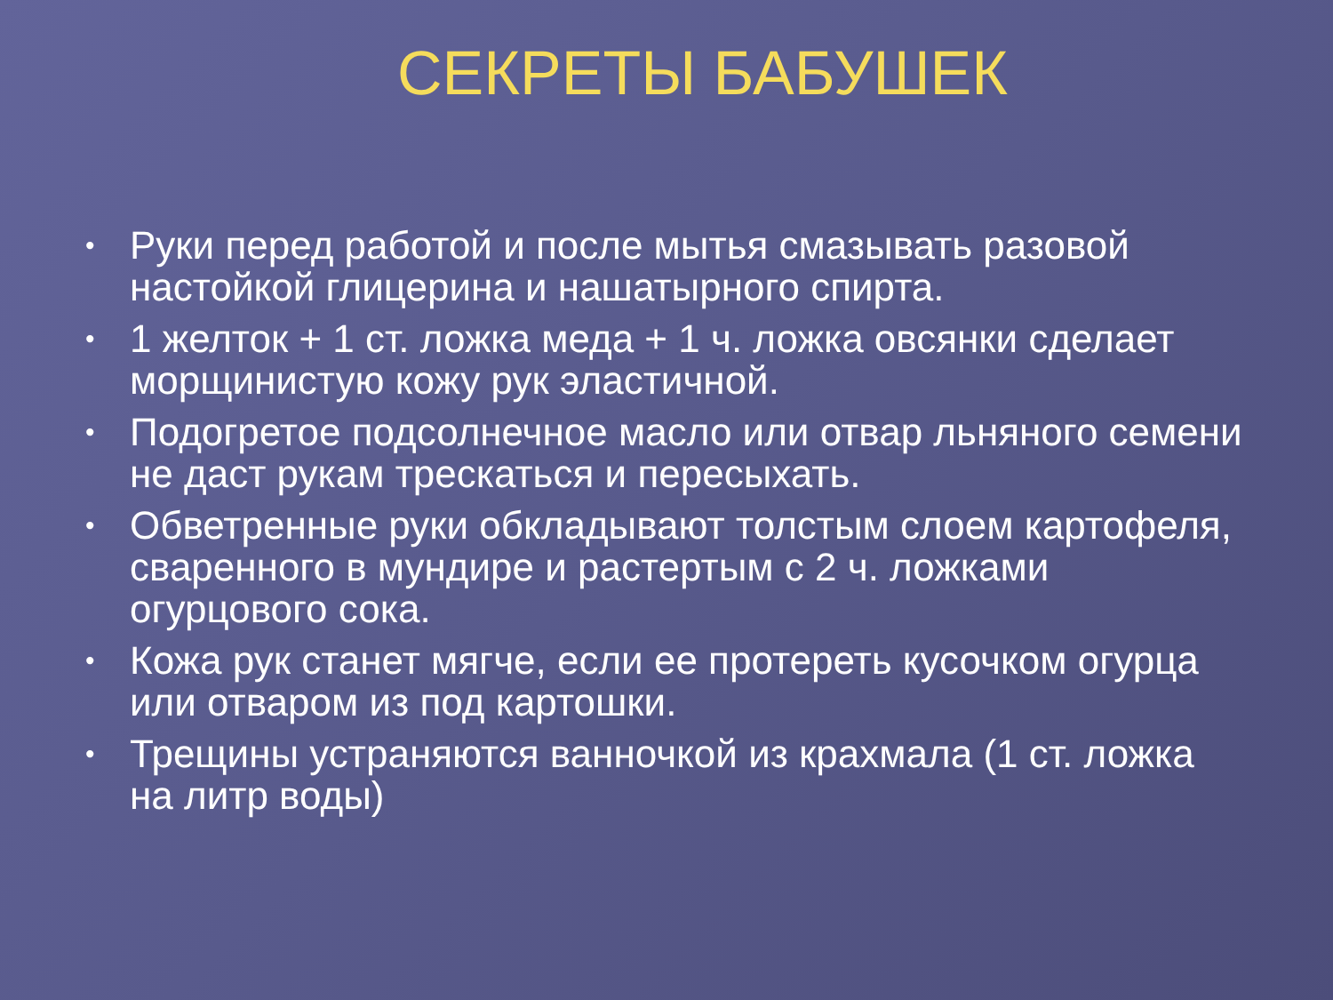СЕКРЕТЫ БАБУШЕК
• Руки перед работой и после мытья смазывать разовой настойкой глицерина и нашатырного спирта.
• 1 желток + 1 ст. ложка меда + 1 ч. ложка овсянки сделает морщинистую кожу рук эластичной.
• Подогретое подсолнечное масло или отвар льняного семени не даст рукам трескаться и пересыхать.
• Обветренные руки обкладывают толстым слоем картофеля, сваренного в мундире и растертым с 2 ч. ложками огурцового сока.
• Кожа рук станет мягче, если ее протереть кусочком огурца или отваром из под картошки.
• Трещины устраняются ванночкой из крахмала (1 ст. ложка на литр воды)